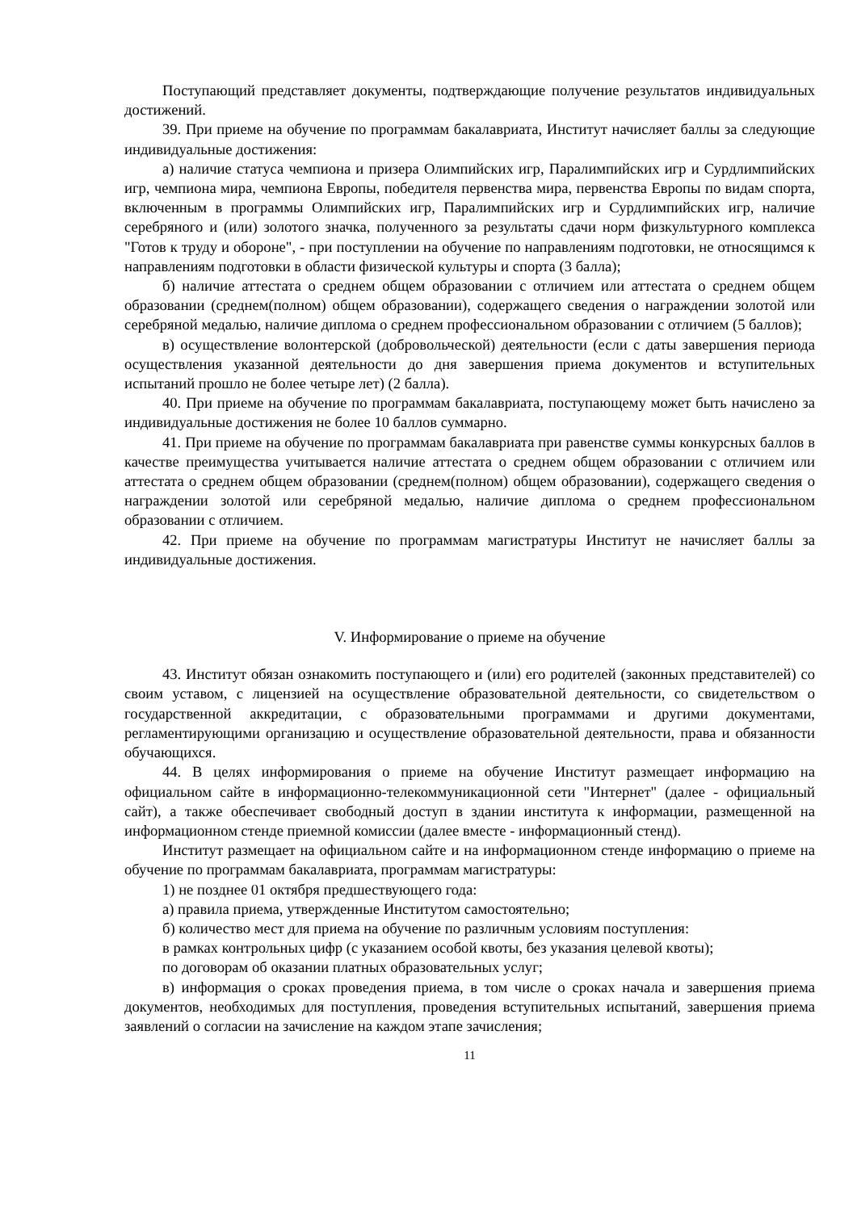Поступающий представляет документы, подтверждающие получение результатов индивидуальных достижений.
39. При приеме на обучение по программам бакалавриата, Институт начисляет баллы за следующие индивидуальные достижения:
а) наличие статуса чемпиона и призера Олимпийских игр, Паралимпийских игр и Сурдлимпийских игр, чемпиона мира, чемпиона Европы, победителя первенства мира, первенства Европы по видам спорта, включенным в программы Олимпийских игр, Паралимпийских игр и Сурдлимпийских игр, наличие серебряного и (или) золотого значка, полученного за результаты сдачи норм физкультурного комплекса "Готов к труду и обороне", - при поступлении на обучение по направлениям подготовки, не относящимся к направлениям подготовки в области физической культуры и спорта (3 балла);
б) наличие аттестата о среднем общем образовании с отличием или аттестата о среднем общем образовании (среднем(полном) общем образовании), содержащего сведения о награждении золотой или серебряной медалью, наличие диплома о среднем профессиональном образовании с отличием (5 баллов);
в) осуществление волонтерской (добровольческой) деятельности (если с даты завершения периода осуществления указанной деятельности до дня завершения приема документов и вступительных испытаний прошло не более четыре лет) (2 балла).
40. При приеме на обучение по программам бакалавриата, поступающему может быть начислено за индивидуальные достижения не более 10 баллов суммарно.
41. При приеме на обучение по программам бакалавриата при равенстве суммы конкурсных баллов в качестве преимущества учитывается наличие аттестата о среднем общем образовании с отличием или аттестата о среднем общем образовании (среднем(полном) общем образовании), содержащего сведения о награждении золотой или серебряной медалью, наличие диплома о среднем профессиональном образовании с отличием.
42. При приеме на обучение по программам магистратуры Институт не начисляет баллы за индивидуальные достижения.
V. Информирование о приеме на обучение
43. Институт обязан ознакомить поступающего и (или) его родителей (законных представителей) со своим уставом, с лицензией на осуществление образовательной деятельности, со свидетельством о государственной аккредитации, с образовательными программами и другими документами, регламентирующими организацию и осуществление образовательной деятельности, права и обязанности обучающихся.
44. В целях информирования о приеме на обучение Институт размещает информацию на официальном сайте в информационно-телекоммуникационной сети "Интернет" (далее - официальный сайт), а также обеспечивает свободный доступ в здании института к информации, размещенной на информационном стенде приемной комиссии (далее вместе - информационный стенд).
Институт размещает на официальном сайте и на информационном стенде информацию о приеме на обучение по программам бакалавриата, программам магистратуры:
1) не позднее 01 октября предшествующего года:
а) правила приема, утвержденные Институтом самостоятельно;
б) количество мест для приема на обучение по различным условиям поступления:
в рамках контрольных цифр (с указанием особой квоты, без указания целевой квоты);
по договорам об оказании платных образовательных услуг;
в) информация о сроках проведения приема, в том числе о сроках начала и завершения приема документов, необходимых для поступления, проведения вступительных испытаний, завершения приема заявлений о согласии на зачисление на каждом этапе зачисления;
11